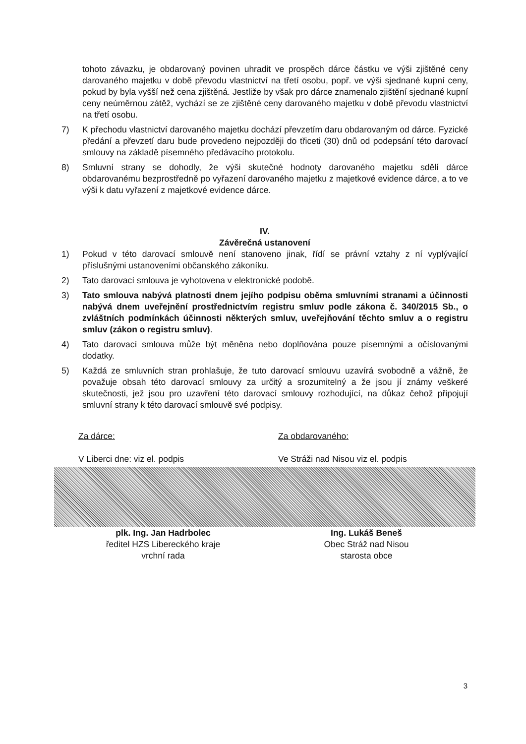tohoto závazku, je obdarovaný povinen uhradit ve prospěch dárce částku ve výši zjištěné ceny darovaného majetku v době převodu vlastnictví na třetí osobu, popř. ve výši sjednané kupní ceny, pokud by byla vyšší než cena zjištěná. Jestliže by však pro dárce znamenalo zjištění sjednané kupní ceny neúměrnou zátěž, vychází se ze zjištěné ceny darovaného majetku v době převodu vlastnictví na třetí osobu.
7) K přechodu vlastnictví darovaného majetku dochází převzetím daru obdarovaným od dárce. Fyzické předání a převzetí daru bude provedeno nejpozději do třiceti (30) dnů od podepsání této darovací smlouvy na základě písemného předávacího protokolu.
8) Smluvní strany se dohodly, že výši skutečné hodnoty darovaného majetku sdělí dárce obdarovanému bezprostředně po vyřazení darovaného majetku z majetkové evidence dárce, a to ve výši k datu vyřazení z majetkové evidence dárce.
IV.
Závěrečná ustanovení
1) Pokud v této darovací smlouvě není stanoveno jinak, řídí se právní vztahy z ní vyplývající příslušnými ustanoveními občanského zákoníku.
2) Tato darovací smlouva je vyhotovena v elektronické podobě.
3) Tato smlouva nabývá platnosti dnem jejího podpisu oběma smluvními stranami a účinnosti nabývá dnem uveřejnění prostřednictvím registru smluv podle zákona č. 340/2015 Sb., o zvláštních podmínkách účinnosti některých smluv, uveřejňování těchto smluv a o registru smluv (zákon o registru smluv).
4) Tato darovací smlouva může být měněna nebo doplňována pouze písemnými a očíslovanými dodatky.
5) Každá ze smluvních stran prohlašuje, že tuto darovací smlouvu uzavírá svobodně a vážně, že považuje obsah této darovací smlouvy za určitý a srozumitelný a že jsou jí známy veškeré skutečnosti, jež jsou pro uzavření této darovací smlouvy rozhodující, na důkaz čehož připojují smluvní strany k této darovací smlouvě své podpisy.
Za dárce:
V Liberci dne: viz el. podpis
Za obdarovaného:
Ve Stráži nad Nisou viz el. podpis
plk. Ing. Jan Hadrbolec
ředitel HZS Libereckého kraje
vrchní rada
Ing. Lukáš Beneš
Obec Stráž nad Nisou
starosta obce
3